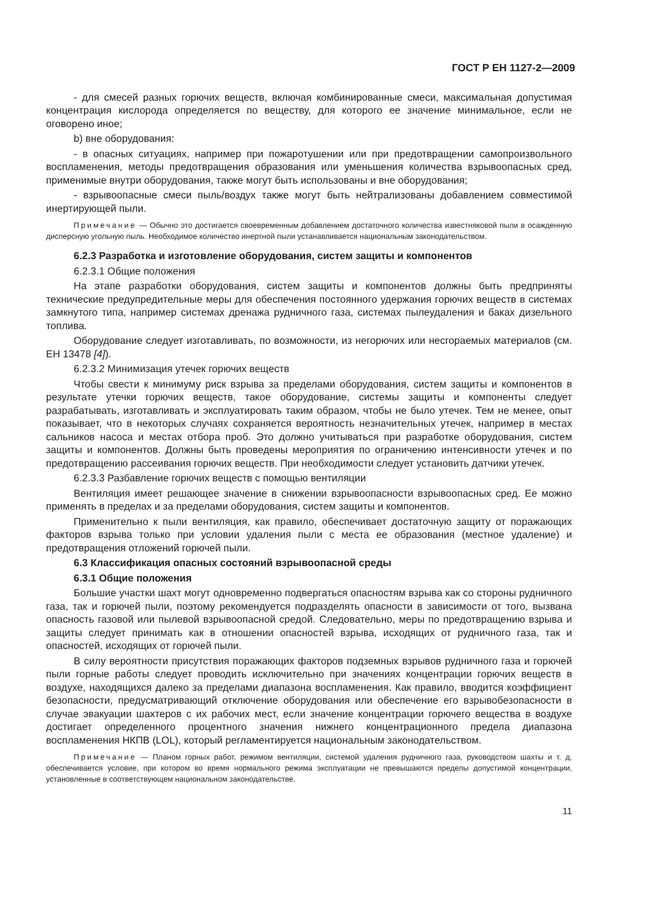ГОСТ Р ЕН 1127-2—2009
- для смесей разных горючих веществ, включая комбинированные смеси, максимальная допустимая концентрация кислорода определяется по веществу, для которого ее значение минимальное, если не оговорено иное;
b) вне оборудования:
- в опасных ситуациях, например при пожаротушении или при предотвращении самопроизвольного воспламенения, методы предотвращения образования или уменьшения количества взрывоопасных сред, применимые внутри оборудования, также могут быть использованы и вне оборудования;
- взрывоопасные смеси пыль/воздух также могут быть нейтрализованы добавлением совместимой инертирующей пыли.
Примечание — Обычно это достигается своевременным добавлением достаточного количества известняковой пыли в осажденную дисперсную угольную пыль. Необходимое количество инертной пыли устанавливается национальным законодательством.
6.2.3 Разработка и изготовление оборудования, систем защиты и компонентов
6.2.3.1 Общие положения
На этапе разработки оборудования, систем защиты и компонентов должны быть предприняты технические предупредительные меры для обеспечения постоянного удержания горючих веществ в системах замкнутого типа, например системах дренажа рудничного газа, системах пылеудаления и баках дизельного топлива.
Оборудование следует изготавливать, по возможности, из негорючих или несгораемых материалов (см. ЕН 13478 [4]).
6.2.3.2 Минимизация утечек горючих веществ
Чтобы свести к минимуму риск взрыва за пределами оборудования, систем защиты и компонентов в результате утечки горючих веществ, такое оборудование, системы защиты и компоненты следует разрабатывать, изготавливать и эксплуатировать таким образом, чтобы не было утечек. Тем не менее, опыт показывает, что в некоторых случаях сохраняется вероятность незначительных утечек, например в местах сальников насоса и местах отбора проб. Это должно учитываться при разработке оборудования, систем защиты и компонентов. Должны быть проведены мероприятия по ограничению интенсивности утечек и по предотвращению рассеивания горючих веществ. При необходимости следует установить датчики утечек.
6.2.3.3 Разбавление горючих веществ с помощью вентиляции
Вентиляция имеет решающее значение в снижении взрывоопасности взрывоопасных сред. Ее можно применять в пределах и за пределами оборудования, систем защиты и компонентов.
Применительно к пыли вентиляция, как правило, обеспечивает достаточную защиту от поражающих факторов взрыва только при условии удаления пыли с места ее образования (местное удаление) и предотвращения отложений горючей пыли.
6.3 Классификация опасных состояний взрывоопасной среды
6.3.1 Общие положения
Большие участки шахт могут одновременно подвергаться опасностям взрыва как со стороны рудничного газа, так и горючей пыли, поэтому рекомендуется подразделять опасности в зависимости от того, вызвана опасность газовой или пылевой взрывоопасной средой. Следовательно, меры по предотвращению взрыва и защиты следует принимать как в отношении опасностей взрыва, исходящих от рудничного газа, так и опасностей, исходящих от горючей пыли.
В силу вероятности присутствия поражающих факторов подземных взрывов рудничного газа и горючей пыли горные работы следует проводить исключительно при значениях концентрации горючих веществ в воздухе, находящихся далеко за пределами диапазона воспламенения. Как правило, вводится коэффициент безопасности, предусматривающий отключение оборудования или обеспечение его взрывобезопасности в случае эвакуации шахтеров с их рабочих мест, если значение концентрации горючего вещества в воздухе достигает определенного процентного значения нижнего концентрационного предела диапазона воспламенения НКПВ (LOL), который регламентируется национальным законодательством.
Примечание — Планом горных работ, режимом вентиляции, системой удаления рудничного газа, руководством шахты и т. д. обеспечивается условие, при котором во время нормального режима эксплуатации не превышаются пределы допустимой концентрации, установленные в соответствующем национальном законодательстве.
11